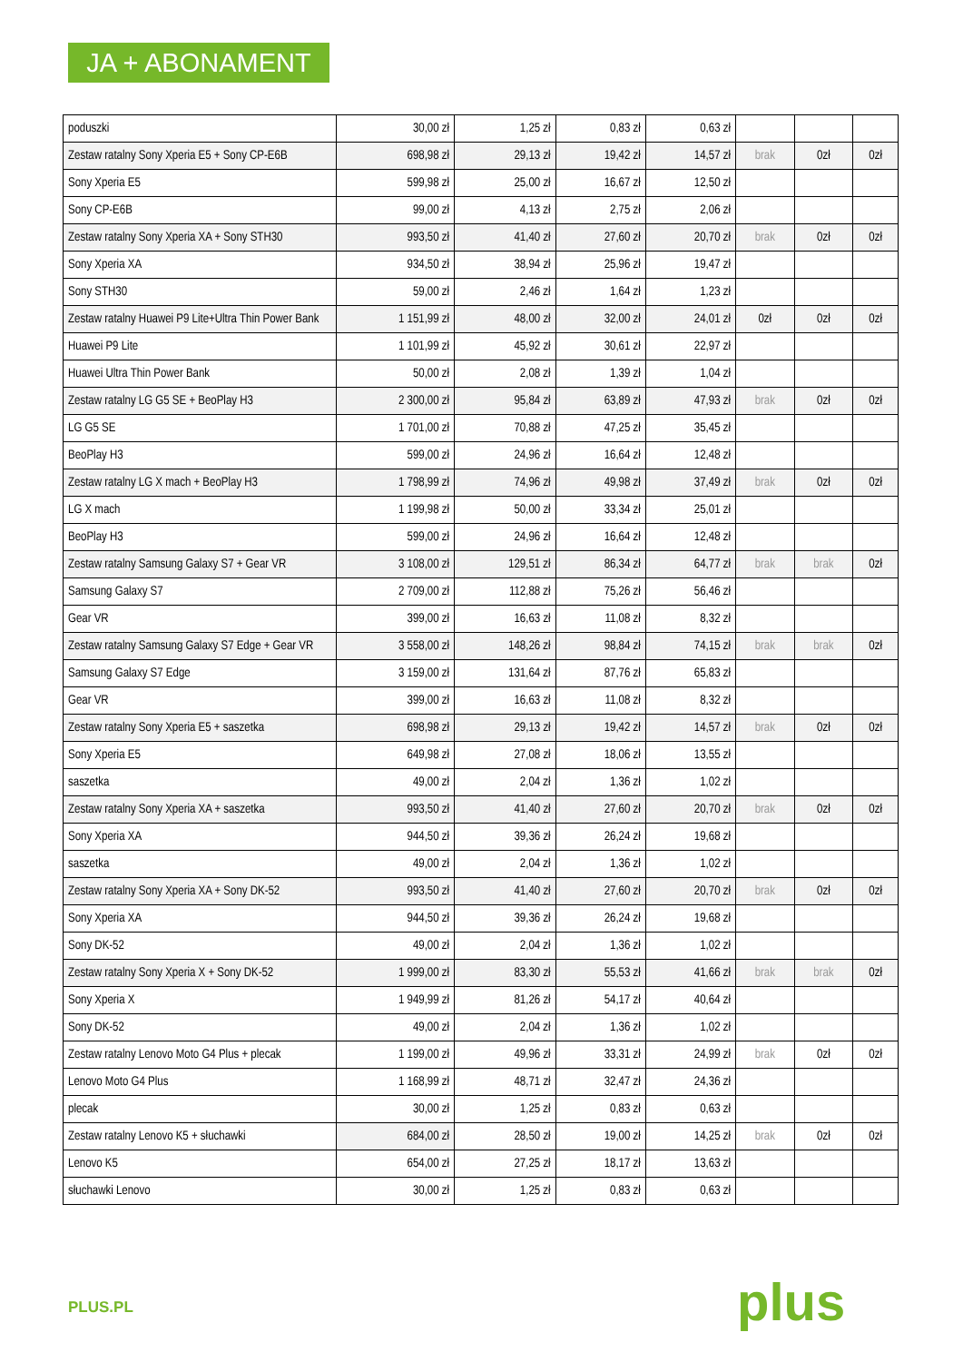JA + ABONAMENT
| poduszki | 30,00 zł | 1,25 zł | 0,83 zł | 0,63 zł | | | |
| Zestaw ratalny Sony Xperia E5 + Sony CP-E6B | 698,98 zł | 29,13 zł | 19,42 zł | 14,57 zł | brak | 0zł | 0zł |
| Sony Xperia E5 | 599,98 zł | 25,00 zł | 16,67 zł | 12,50 zł | | | |
| Sony CP-E6B | 99,00 zł | 4,13 zł | 2,75 zł | 2,06 zł | | | |
| Zestaw ratalny Sony Xperia XA + Sony STH30 | 993,50 zł | 41,40 zł | 27,60 zł | 20,70 zł | brak | 0zł | 0zł |
| Sony Xperia XA | 934,50 zł | 38,94 zł | 25,96 zł | 19,47 zł | | | |
| Sony STH30 | 59,00 zł | 2,46 zł | 1,64 zł | 1,23 zł | | | |
| Zestaw ratalny Huawei P9 Lite+Ultra Thin Power Bank | 1 151,99 zł | 48,00 zł | 32,00 zł | 24,01 zł | 0zł | 0zł | 0zł |
| Huawei P9 Lite | 1 101,99 zł | 45,92 zł | 30,61 zł | 22,97 zł | | | |
| Huawei Ultra Thin Power Bank | 50,00 zł | 2,08 zł | 1,39 zł | 1,04 zł | | | |
| Zestaw ratalny LG G5 SE + BeoPlay H3 | 2 300,00 zł | 95,84 zł | 63,89 zł | 47,93 zł | brak | 0zł | 0zł |
| LG G5 SE | 1 701,00 zł | 70,88 zł | 47,25 zł | 35,45 zł | | | |
| BeoPlay H3 | 599,00 zł | 24,96 zł | 16,64 zł | 12,48 zł | | | |
| Zestaw ratalny LG X mach + BeoPlay H3 | 1 798,99 zł | 74,96 zł | 49,98 zł | 37,49 zł | brak | 0zł | 0zł |
| LG X mach | 1 199,98 zł | 50,00 zł | 33,34 zł | 25,01 zł | | | |
| BeoPlay H3 | 599,00 zł | 24,96 zł | 16,64 zł | 12,48 zł | | | |
| Zestaw ratalny Samsung Galaxy S7 + Gear VR | 3 108,00 zł | 129,51 zł | 86,34 zł | 64,77 zł | brak | brak | 0zł |
| Samsung Galaxy S7 | 2 709,00 zł | 112,88 zł | 75,26 zł | 56,46 zł | | | |
| Gear VR | 399,00 zł | 16,63 zł | 11,08 zł | 8,32 zł | | | |
| Zestaw ratalny Samsung Galaxy S7 Edge + Gear VR | 3 558,00 zł | 148,26 zł | 98,84 zł | 74,15 zł | brak | brak | 0zł |
| Samsung Galaxy S7 Edge | 3 159,00 zł | 131,64 zł | 87,76 zł | 65,83 zł | | | |
| Gear VR | 399,00 zł | 16,63 zł | 11,08 zł | 8,32 zł | | | |
| Zestaw ratalny Sony Xperia E5 + saszetka | 698,98 zł | 29,13 zł | 19,42 zł | 14,57 zł | brak | 0zł | 0zł |
| Sony Xperia E5 | 649,98 zł | 27,08 zł | 18,06 zł | 13,55 zł | | | |
| saszetka | 49,00 zł | 2,04 zł | 1,36 zł | 1,02 zł | | | |
| Zestaw ratalny Sony Xperia XA + saszetka | 993,50 zł | 41,40 zł | 27,60 zł | 20,70 zł | brak | 0zł | 0zł |
| Sony Xperia XA | 944,50 zł | 39,36 zł | 26,24 zł | 19,68 zł | | | |
| saszetka | 49,00 zł | 2,04 zł | 1,36 zł | 1,02 zł | | | |
| Zestaw ratalny Sony Xperia XA + Sony DK-52 | 993,50 zł | 41,40 zł | 27,60 zł | 20,70 zł | brak | 0zł | 0zł |
| Sony Xperia XA | 944,50 zł | 39,36 zł | 26,24 zł | 19,68 zł | | | |
| Sony DK-52 | 49,00 zł | 2,04 zł | 1,36 zł | 1,02 zł | | | |
| Zestaw ratalny Sony Xperia X + Sony DK-52 | 1 999,00 zł | 83,30 zł | 55,53 zł | 41,66 zł | brak | brak | 0zł |
| Sony Xperia X | 1 949,99 zł | 81,26 zł | 54,17 zł | 40,64 zł | | | |
| Sony DK-52 | 49,00 zł | 2,04 zł | 1,36 zł | 1,02 zł | | | |
| Zestaw ratalny Lenovo Moto G4 Plus + plecak | 1 199,00 zł | 49,96 zł | 33,31 zł | 24,99 zł | brak | 0zł | 0zł |
| Lenovo Moto G4 Plus | 1 168,99 zł | 48,71 zł | 32,47 zł | 24,36 zł | | | |
| plecak | 30,00 zł | 1,25 zł | 0,83 zł | 0,63 zł | | | |
| Zestaw ratalny Lenovo K5 + słuchawki | 684,00 zł | 28,50 zł | 19,00 zł | 14,25 zł | brak | 0zł | 0zł |
| Lenovo K5 | 654,00 zł | 27,25 zł | 18,17 zł | 13,63 zł | | | |
| słuchawki Lenovo | 30,00 zł | 1,25 zł | 0,83 zł | 0,63 zł | | | |
PLUS.PL plus